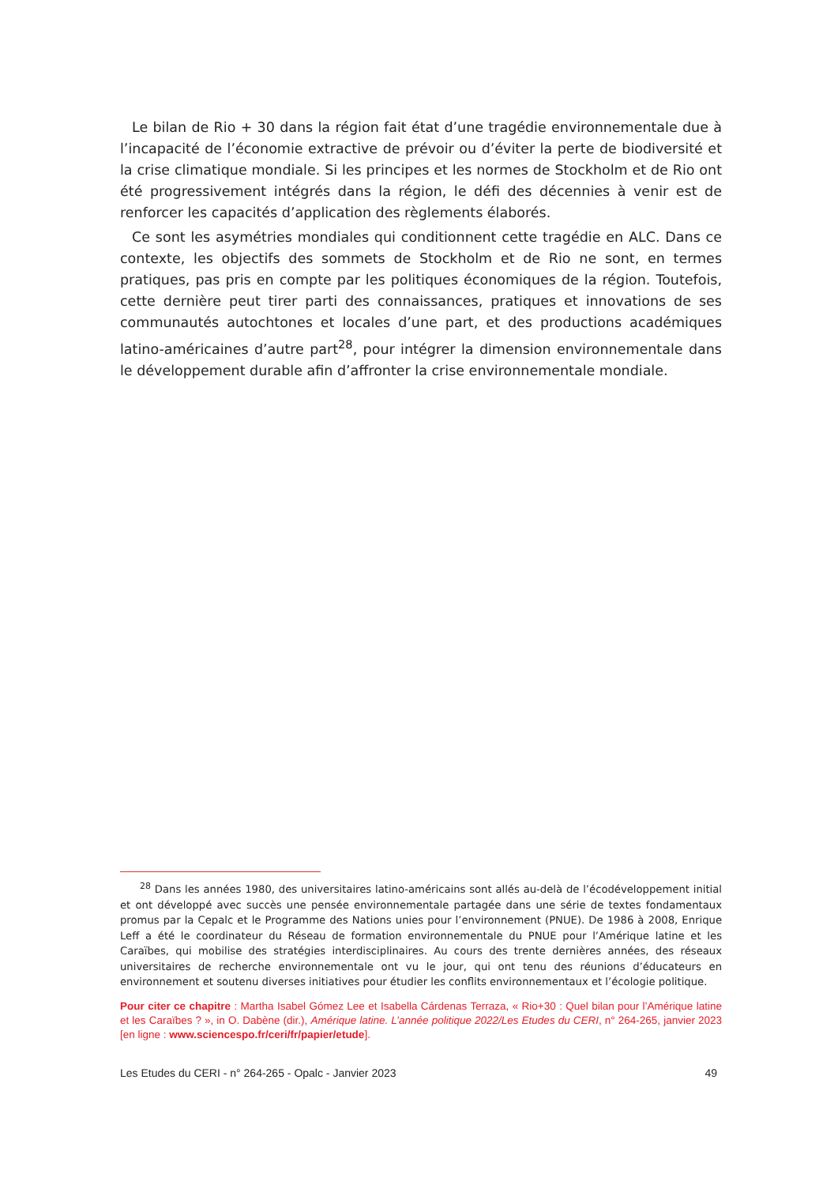Le bilan de Rio + 30 dans la région fait état d’une tragédie environnementale due à l’incapacité de l’économie extractive de prévoir ou d’éviter la perte de biodiversité et la crise climatique mondiale. Si les principes et les normes de Stockholm et de Rio ont été progressivement intégrés dans la région, le défi des décennies à venir est de renforcer les capacités d’application des règlements élaborés.
Ce sont les asymétries mondiales qui conditionnent cette tragédie en ALC. Dans ce contexte, les objectifs des sommets de Stockholm et de Rio ne sont, en termes pratiques, pas pris en compte par les politiques économiques de la région. Toutefois, cette dernière peut tirer parti des connaissances, pratiques et innovations de ses communautés autochtones et locales d’une part, et des productions académiques latino-américaines d’autre part<sup>28</sup>, pour intégrer la dimension environnementale dans le développement durable afin d’affronter la crise environnementale mondiale.
<sup>28</sup> Dans les années 1980, des universitaires latino-américains sont allés au-delà de l’écodéveloppement initial et ont développé avec succès une pensée environnementale partagée dans une série de textes fondamentaux promus par la Cepalc et le Programme des Nations unies pour l’environnement (PNUE). De 1986 à 2008, Enrique Leff a été le coordinateur du Réseau de formation environnementale du PNUE pour l’Amérique latine et les Caraïbes, qui mobilise des stratégies interdisciplinaires. Au cours des trente dernières années, des réseaux universitaires de recherche environnementale ont vu le jour, qui ont tenu des réunions d’éducateurs en environnement et soutenu diverses initiatives pour étudier les conflits environnementaux et l’écologie politique.
Pour citer ce chapitre : Martha Isabel Gómez Lee et Isabella Cárdenas Terraza, « Rio+30 : Quel bilan pour l’Amérique latine et les Caraïbes ? », in O. Dabène (dir.), Amérique latine. L’année politique 2022/Les Etudes du CERI, n° 264-265, janvier 2023 [en ligne : www.sciencespo.fr/ceri/fr/papier/etude].
Les Etudes du CERI - n° 264-265 - Opalc - Janvier 2023 49